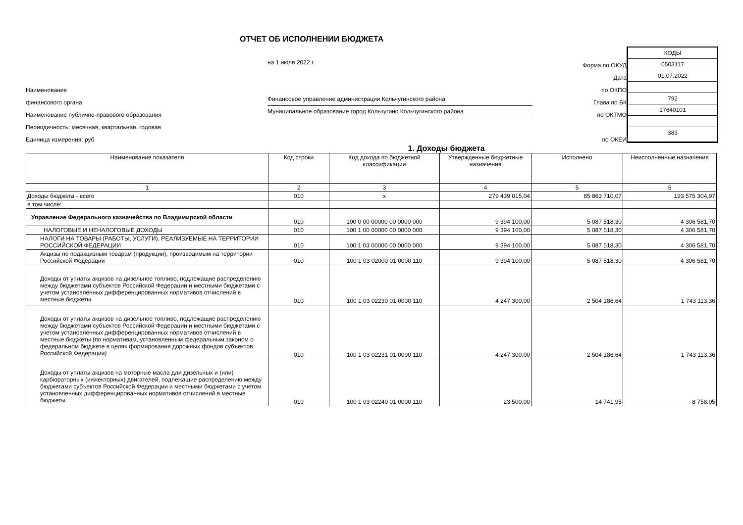ОТЧЕТ ОБ ИСПОЛНЕНИИ БЮДЖЕТА
на 1 июля 2022 г.
Форма по ОКУД
Дата
Наименование
по ОКПО
финансового органа
Финансовое управление администрации Кольчугинского района
Глава по БК
Наименование публично-правового образования
Муниципальное образование город Кольчугино Кольчугинского района
по ОКТМО
Периодичность: месячная, квартальная, годовая
Единица измерения: руб
по ОКЕИ
КОДЫ
0503117
01.07.2022
792
17640101
383
1. Доходы бюджета
| Наименование показателя | Код строки | Код дохода по бюджетной классификации | Утвержденные бюджетные назначения | Исполнено | Неисполненные назначения |
| --- | --- | --- | --- | --- | --- |
| 1 | 2 | 3 | 4 | 5 | 6 |
| Доходы бюджета - всего | 010 | x | 279 439 015,04 | 85 863 710,07 | 193 575 304,97 |
| в том числе: | | | | | |
| Управление Федерального казначейства по Владимирской области | 010 | 100 0 00 00000 00 0000 000 | 9 394 100,00 | 5 087 518,30 | 4 306 581,70 |
| НАЛОГОВЫЕ И НЕНАЛОГОВЫЕ ДОХОДЫ | 010 | 100 1 00 00000 00 0000 000 | 9 394 100,00 | 5 087 518,30 | 4 306 581,70 |
| НАЛОГИ НА ТОВАРЫ (РАБОТЫ, УСЛУГИ), РЕАЛИЗУЕМЫЕ НА ТЕРРИТОРИИ РОССИЙСКОЙ ФЕДЕРАЦИИ | 010 | 100 1 03 00000 00 0000 000 | 9 394 100,00 | 5 087 518,30 | 4 306 581,70 |
| Акцизы по подакцизным товарам (продукции), производимым на территории Российской Федерации | 010 | 100 1 03 02000 01 0000 110 | 9 394 100,00 | 5 087 518,30 | 4 306 581,70 |
| Доходы от уплаты акцизов на дизельное топливо, подлежащие распределению между бюджетами субъектов Российской Федерации и местными бюджетами с учетом установленных дифференцированных нормативов отчислений в местные бюджеты | 010 | 100 1 03 02230 01 0000 110 | 4 247 300,00 | 2 504 186,64 | 1 743 113,36 |
| Доходы от уплаты акцизов на дизельное топливо, подлежащие распределению между бюджетами субъектов Российской Федерации и местными бюджетами с учетом установленных дифференцированных нормативов отчислений в местные бюджеты (по нормативам, установленным федеральным законом о федеральном бюджете в целях формирования дорожных фондов субъектов Российской Федерации) | 010 | 100 1 03 02231 01 0000 110 | 4 247 300,00 | 2 504 186,64 | 1 743 113,36 |
| Доходы от уплаты акцизов на моторные масла для дизельных и (или) карбюраторных (инжекторных) двигателей, подлежащие распределению между бюджетами субъектов Российской Федерации и местными бюджетами с учетом установленных дифференцированных нормативов отчислений в местные бюджеты | 010 | 100 1 03 02240 01 0000 110 | 23 500,00 | 14 741,95 | 8 758,05 |